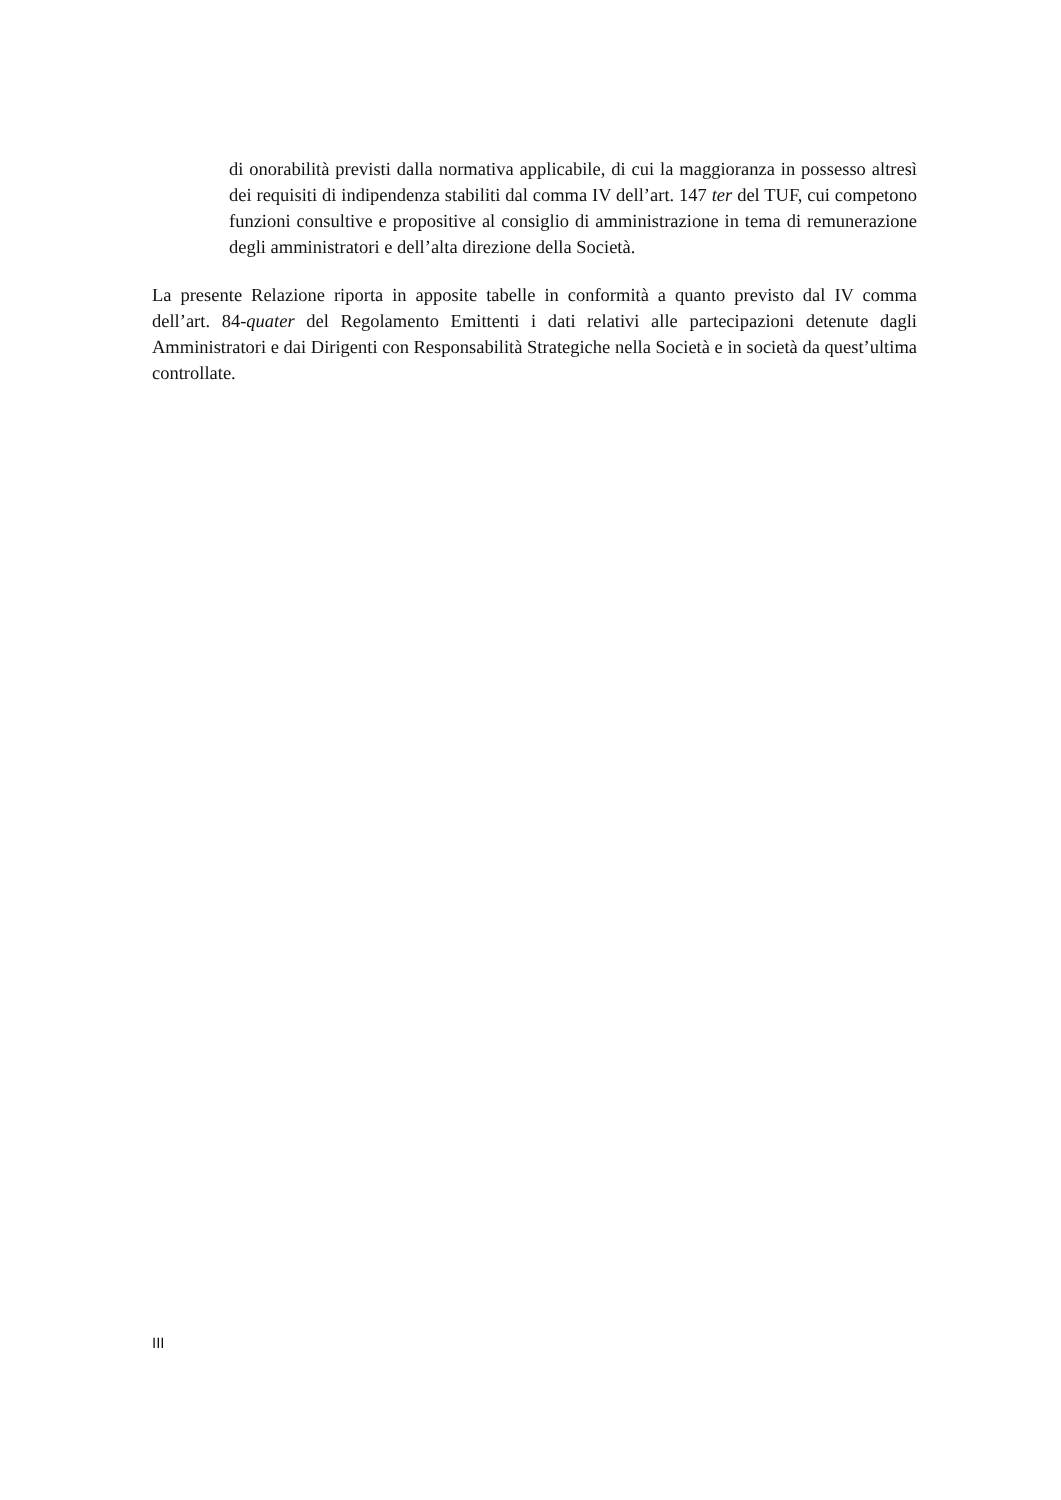di onorabilità previsti dalla normativa applicabile, di cui la maggioranza in possesso altresì dei requisiti di indipendenza stabiliti dal comma IV dell’art. 147 ter del TUF, cui competono funzioni consultive e propositive al consiglio di amministrazione in tema di remunerazione degli amministratori e dell’alta direzione della Società.
La presente Relazione riporta in apposite tabelle in conformità a quanto previsto dal IV comma dell’art. 84-quater del Regolamento Emittenti i dati relativi alle partecipazioni detenute dagli Amministratori e dai Dirigenti con Responsabilità Strategiche nella Società e in società da quest’ultima controllate.
III